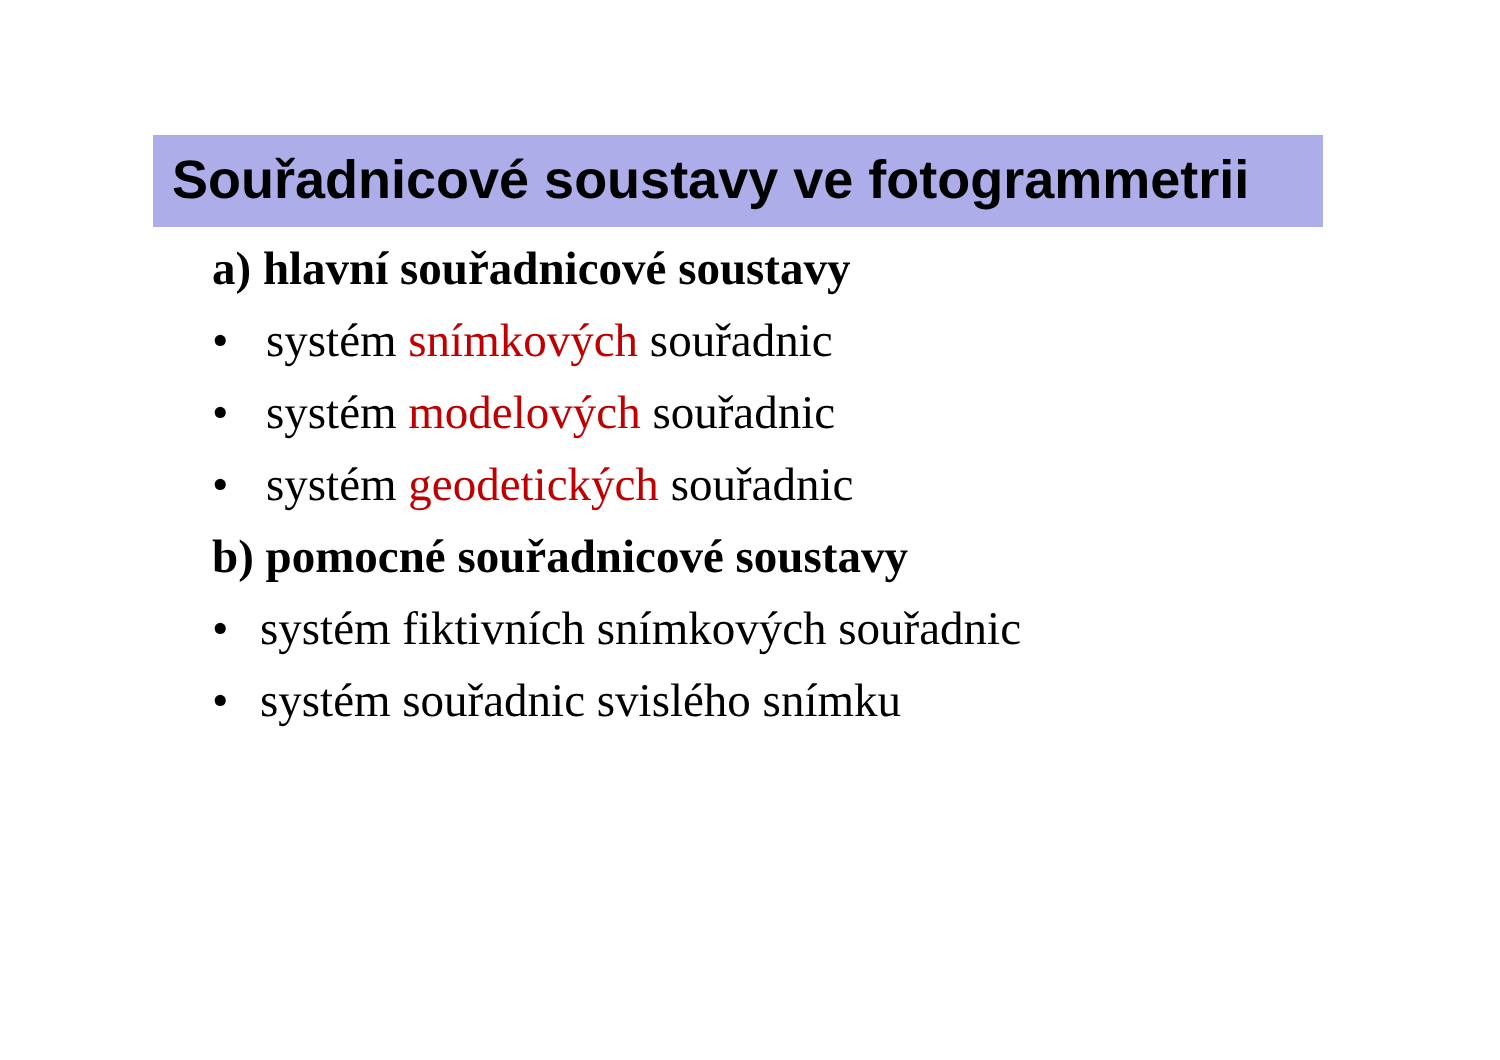Souřadnicové soustavy ve fotogrammetrii
a) hlavní souřadnicové soustavy
• systém snímkových souřadnic
• systém modelových souřadnic
• systém geodetických souřadnic
b) pomocné souřadnicové soustavy
• systém fiktivních snímkových souřadnic
• systém souřadnic svislého snímku